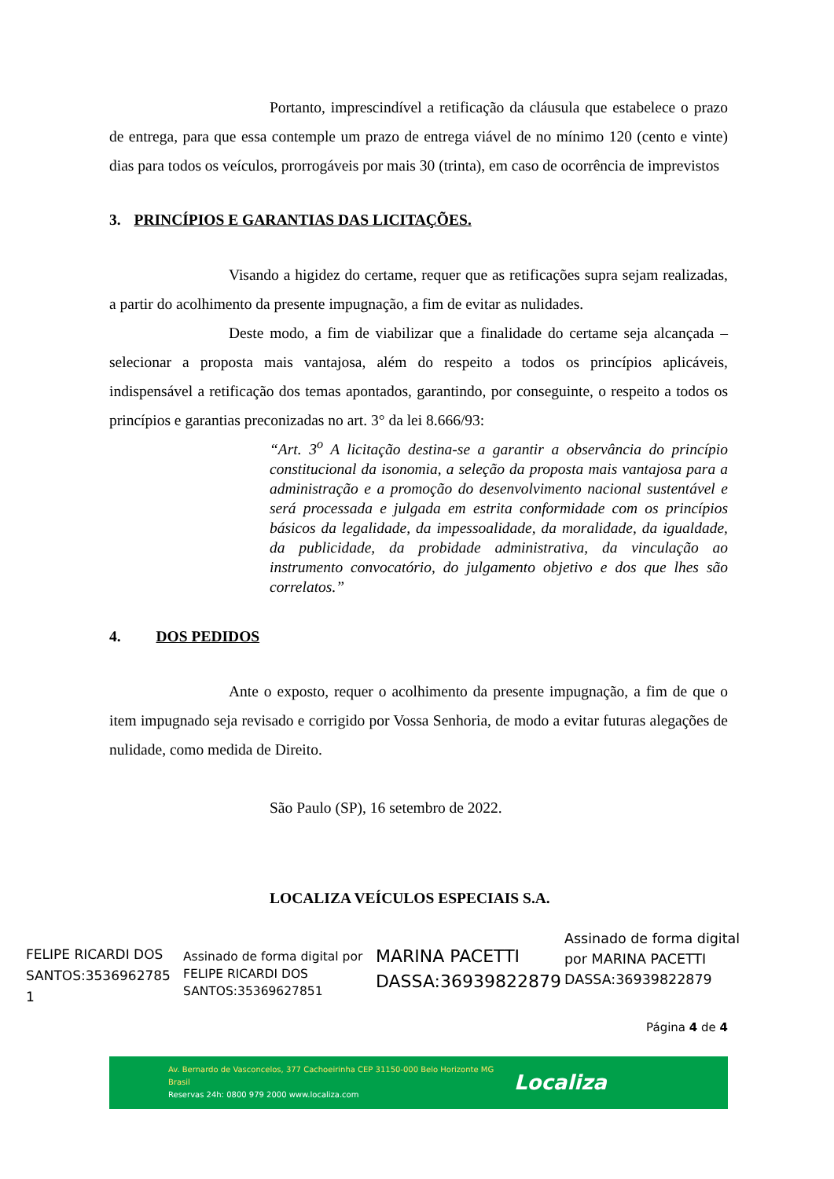Portanto, imprescindível a retificação da cláusula que estabelece o prazo de entrega, para que essa contemple um prazo de entrega viável de no mínimo 120 (cento e vinte) dias para todos os veículos, prorrogáveis por mais 30 (trinta), em caso de ocorrência de imprevistos
3. PRINCÍPIOS E GARANTIAS DAS LICITAÇÕES.
Visando a higidez do certame, requer que as retificações supra sejam realizadas, a partir do acolhimento da presente impugnação, a fim de evitar as nulidades.
Deste modo, a fim de viabilizar que a finalidade do certame seja alcançada – selecionar a proposta mais vantajosa, além do respeito a todos os princípios aplicáveis, indispensável a retificação dos temas apontados, garantindo, por conseguinte, o respeito a todos os princípios e garantias preconizadas no art. 3° da lei 8.666/93:
“Art. 3<sup>o</sup> A licitação destina-se a garantir a observância do princípio constitucional da isonomia, a seleção da proposta mais vantajosa para a administração e a promoção do desenvolvimento nacional sustentável e será processada e julgada em estrita conformidade com os princípios básicos da legalidade, da impessoalidade, da moralidade, da igualdade, da publicidade, da probidade administrativa, da vinculação ao instrumento convocatório, do julgamento objetivo e dos que lhes são correlatos.”
4. DOS PEDIDOS
Ante o exposto, requer o acolhimento da presente impugnação, a fim de que o item impugnado seja revisado e corrigido por Vossa Senhoria, de modo a evitar futuras alegações de nulidade, como medida de Direito.
São Paulo (SP), 16 setembro de 2022.
LOCALIZA VEÍCULOS ESPECIAIS S.A.
FELIPE RICARDI DOS SANTOS:3536962785 1
Assinado de forma digital por FELIPE RICARDI DOS SANTOS:35369627851
MARINA PACETTI DASSA:36939822879
Assinado de forma digital
por MARINA PACETTI
DASSA:36939822879
Página 4 de 4
Av. Bernardo de Vasconcelos, 377 Cachoeirinha CEP 31150-000 Belo Horizonte MG Brasil
Reservas 24h: 0800 979 2000 www.localiza.com
Localiza